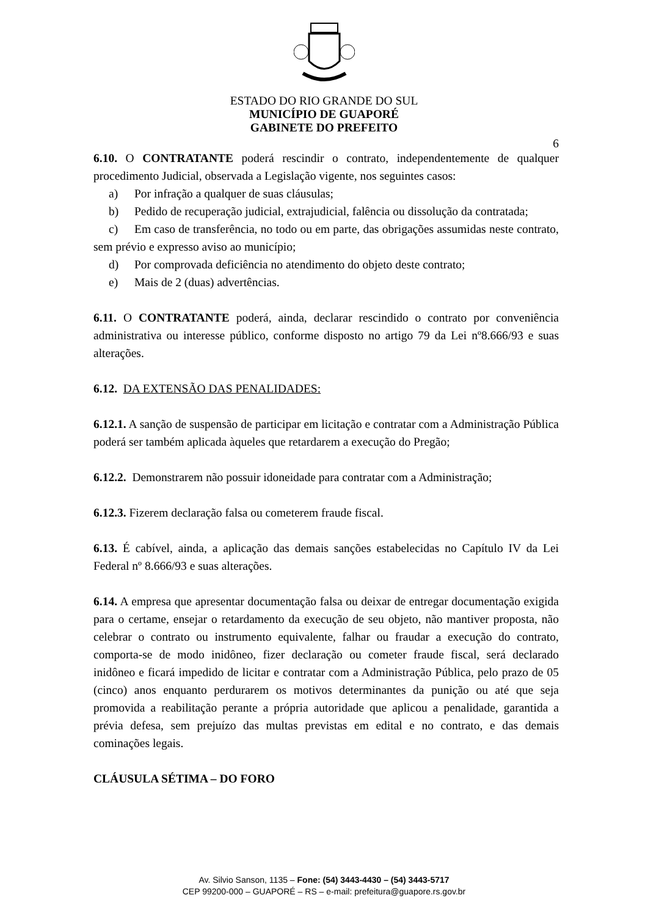ESTADO DO RIO GRANDE DO SUL
MUNICÍPIO DE GUAPORÉ
GABINETE DO PREFEITO
6
6.10. O CONTRATANTE poderá rescindir o contrato, independentemente de qualquer procedimento Judicial, observada a Legislação vigente, nos seguintes casos:
a) Por infração a qualquer de suas cláusulas;
b) Pedido de recuperação judicial, extrajudicial, falência ou dissolução da contratada;
c) Em caso de transferência, no todo ou em parte, das obrigações assumidas neste contrato, sem prévio e expresso aviso ao município;
d) Por comprovada deficiência no atendimento do objeto deste contrato;
e) Mais de 2 (duas) advertências.
6.11. O CONTRATANTE poderá, ainda, declarar rescindido o contrato por conveniência administrativa ou interesse público, conforme disposto no artigo 79 da Lei nº8.666/93 e suas alterações.
6.12. DA EXTENSÃO DAS PENALIDADES:
6.12.1. A sanção de suspensão de participar em licitação e contratar com a Administração Pública poderá ser também aplicada àqueles que retardarem a execução do Pregão;
6.12.2. Demonstrarem não possuir idoneidade para contratar com a Administração;
6.12.3. Fizerem declaração falsa ou cometerem fraude fiscal.
6.13. É cabível, ainda, a aplicação das demais sanções estabelecidas no Capítulo IV da Lei Federal nº 8.666/93 e suas alterações.
6.14. A empresa que apresentar documentação falsa ou deixar de entregar documentação exigida para o certame, ensejar o retardamento da execução de seu objeto, não mantiver proposta, não celebrar o contrato ou instrumento equivalente, falhar ou fraudar a execução do contrato, comporta-se de modo inidôneo, fizer declaração ou cometer fraude fiscal, será declarado inidôneo e ficará impedido de licitar e contratar com a Administração Pública, pelo prazo de 05 (cinco) anos enquanto perdurarem os motivos determinantes da punição ou até que seja promovida a reabilitação perante a própria autoridade que aplicou a penalidade, garantida a prévia defesa, sem prejuízo das multas previstas em edital e no contrato, e das demais cominações legais.
CLÁUSULA SÉTIMA – DO FORO
Av. Silvio Sanson, 1135 – Fone: (54) 3443-4430 – (54) 3443-5717
CEP 99200-000 – GUAPORÉ – RS – e-mail: prefeitura@guapore.rs.gov.br